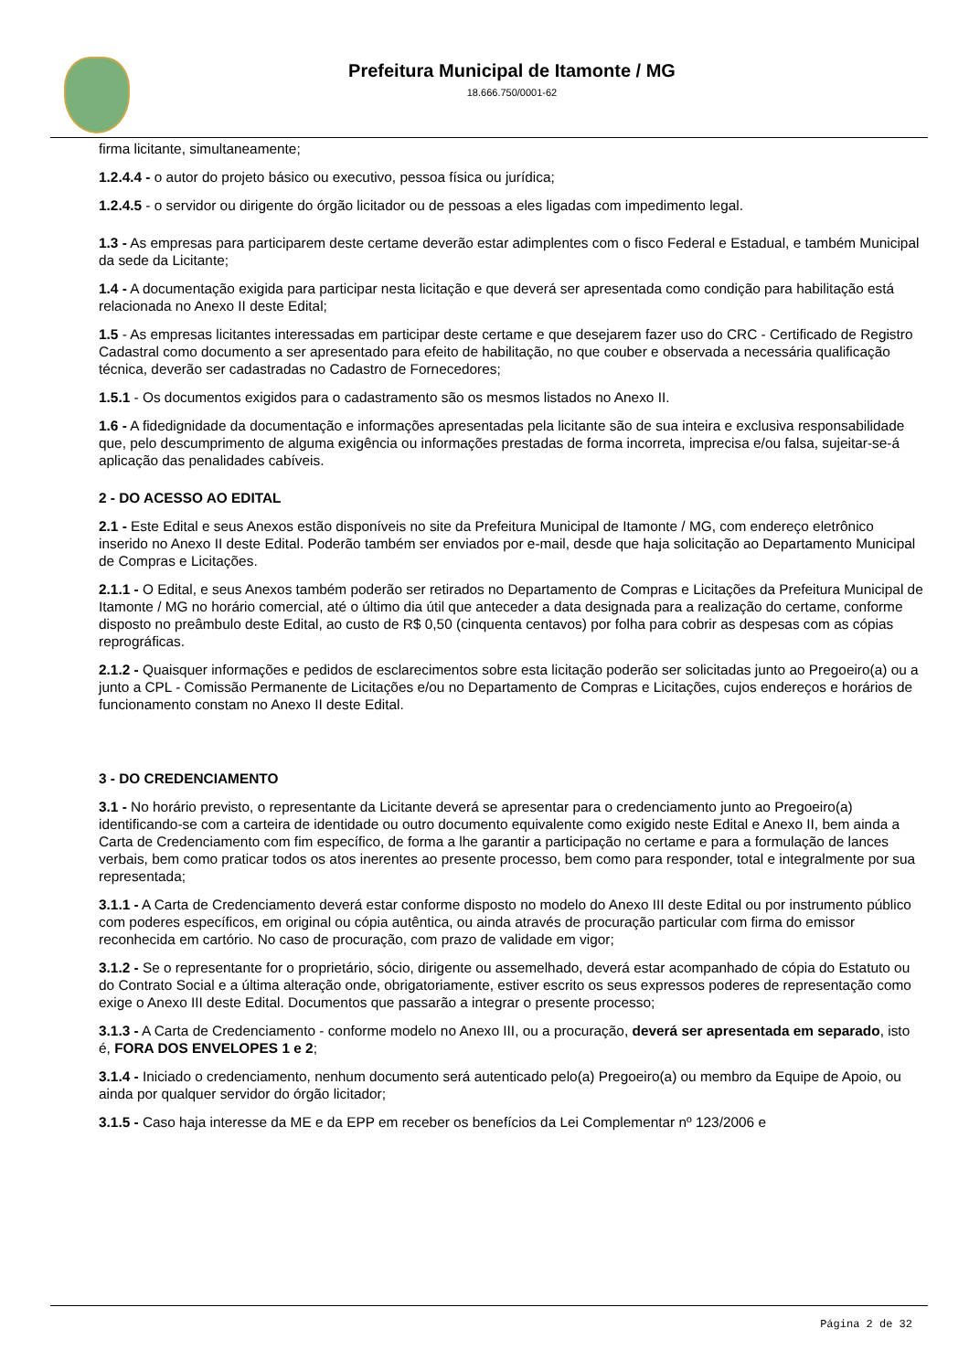Prefeitura Municipal de Itamonte / MG
18.666.750/0001-62
firma licitante, simultaneamente;
1.2.4.4 - o autor do projeto básico ou executivo, pessoa física ou jurídica;
1.2.4.5 - o servidor ou dirigente do órgão licitador ou de pessoas a eles ligadas com impedimento legal.
1.3 - As empresas para participarem deste certame deverão estar adimplentes com o fisco Federal e Estadual, e também Municipal da sede da Licitante;
1.4 - A documentação exigida para participar nesta licitação e que deverá ser apresentada como condição para habilitação está relacionada no Anexo II deste Edital;
1.5 - As empresas licitantes interessadas em participar deste certame e que desejarem fazer uso do CRC - Certificado de Registro Cadastral como documento a ser apresentado para efeito de habilitação, no que couber e observada a necessária qualificação técnica, deverão ser cadastradas no Cadastro de Fornecedores;
1.5.1 - Os documentos exigidos para o cadastramento são os mesmos listados no Anexo II.
1.6 - A fidedignidade da documentação e informações apresentadas pela licitante são de sua inteira e exclusiva responsabilidade que, pelo descumprimento de alguma exigência ou informações prestadas de forma incorreta, imprecisa e/ou falsa, sujeitar-se-á aplicação das penalidades cabíveis.
2 - DO ACESSO AO EDITAL
2.1 - Este Edital e seus Anexos estão disponíveis no site da Prefeitura Municipal de Itamonte / MG, com endereço eletrônico inserido no Anexo II deste Edital. Poderão também ser enviados por e-mail, desde que haja solicitação ao Departamento Municipal de Compras e Licitações.
2.1.1 - O Edital, e seus Anexos também poderão ser retirados no Departamento de Compras e Licitações da Prefeitura Municipal de Itamonte / MG no horário comercial, até o último dia útil que anteceder a data designada para a realização do certame, conforme disposto no preâmbulo deste Edital, ao custo de R$ 0,50 (cinquenta centavos) por folha para cobrir as despesas com as cópias reprográficas.
2.1.2 - Quaisquer informações e pedidos de esclarecimentos sobre esta licitação poderão ser solicitadas junto ao Pregoeiro(a) ou a junto a CPL - Comissão Permanente de Licitações e/ou no Departamento de Compras e Licitações, cujos endereços e horários de funcionamento constam no Anexo II deste Edital.
3 - DO CREDENCIAMENTO
3.1 - No horário previsto, o representante da Licitante deverá se apresentar para o credenciamento junto ao Pregoeiro(a) identificando-se com a carteira de identidade ou outro documento equivalente como exigido neste Edital e Anexo II, bem ainda a Carta de Credenciamento com fim específico, de forma a lhe garantir a participação no certame e para a formulação de lances verbais, bem como praticar todos os atos inerentes ao presente processo, bem como para responder, total e integralmente por sua representada;
3.1.1 - A Carta de Credenciamento deverá estar conforme disposto no modelo do Anexo III deste Edital ou por instrumento público com poderes específicos, em original ou cópia autêntica, ou ainda através de procuração particular com firma do emissor reconhecida em cartório. No caso de procuração, com prazo de validade em vigor;
3.1.2 - Se o representante for o proprietário, sócio, dirigente ou assemelhado, deverá estar acompanhado de cópia do Estatuto ou do Contrato Social e a última alteração onde, obrigatoriamente, estiver escrito os seus expressos poderes de representação como exige o Anexo III deste Edital. Documentos que passarão a integrar o presente processo;
3.1.3 - A Carta de Credenciamento - conforme modelo no Anexo III, ou a procuração, deverá ser apresentada em separado, isto é, FORA DOS ENVELOPES 1 e 2;
3.1.4 - Iniciado o credenciamento, nenhum documento será autenticado pelo(a) Pregoeiro(a) ou membro da Equipe de Apoio, ou ainda por qualquer servidor do órgão licitador;
3.1.5 - Caso haja interesse da ME e da EPP em receber os benefícios da Lei Complementar nº 123/2006 e
Página 2 de 32